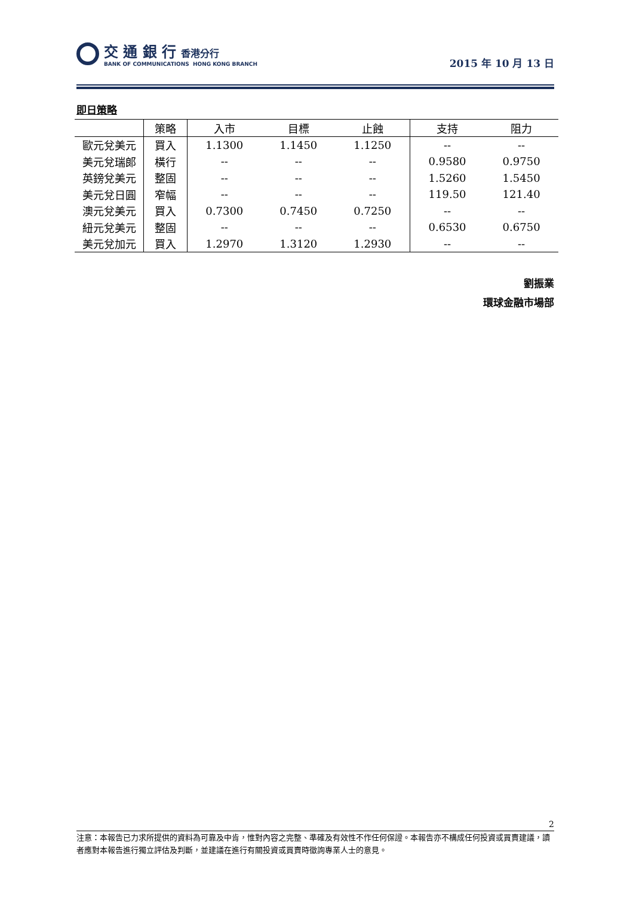交 通 銀 行 香港分行
BANK OF COMMUNICATIONS HONG KONG BRANCH
2015 年 10 月 13 日
即日策略
| | 策略 | 入市 | 目標 | 止蝕 | 支持 | 阻力 |
| --- | --- | --- | --- | --- | --- | --- |
| 歐元兌美元 | 買入 | 1.1300 | 1.1450 | 1.1250 | -- | -- |
| 美元兌瑞郎 | 橫行 | -- | -- | -- | 0.9580 | 0.9750 |
| 英鎊兌美元 | 整固 | -- | -- | -- | 1.5260 | 1.5450 |
| 美元兌日圓 | 窄幅 | -- | -- | -- | 119.50 | 121.40 |
| 澳元兌美元 | 買入 | 0.7300 | 0.7450 | 0.7250 | -- | -- |
| 紐元兌美元 | 整固 | -- | -- | -- | 0.6530 | 0.6750 |
| 美元兌加元 | 買入 | 1.2970 | 1.3120 | 1.2930 | -- | -- |
劉振業
環球金融市場部
2
注意：本報告已力求所提供的資料為可靠及中肯，惟對內容之完整、準確及有效性不作任何保證。本報告亦不構成任何投資或買賣建議，讀者應對本報告進行獨立評估及判斷，並建議在進行有關投資或買賣時徵詢專業人士的意見。